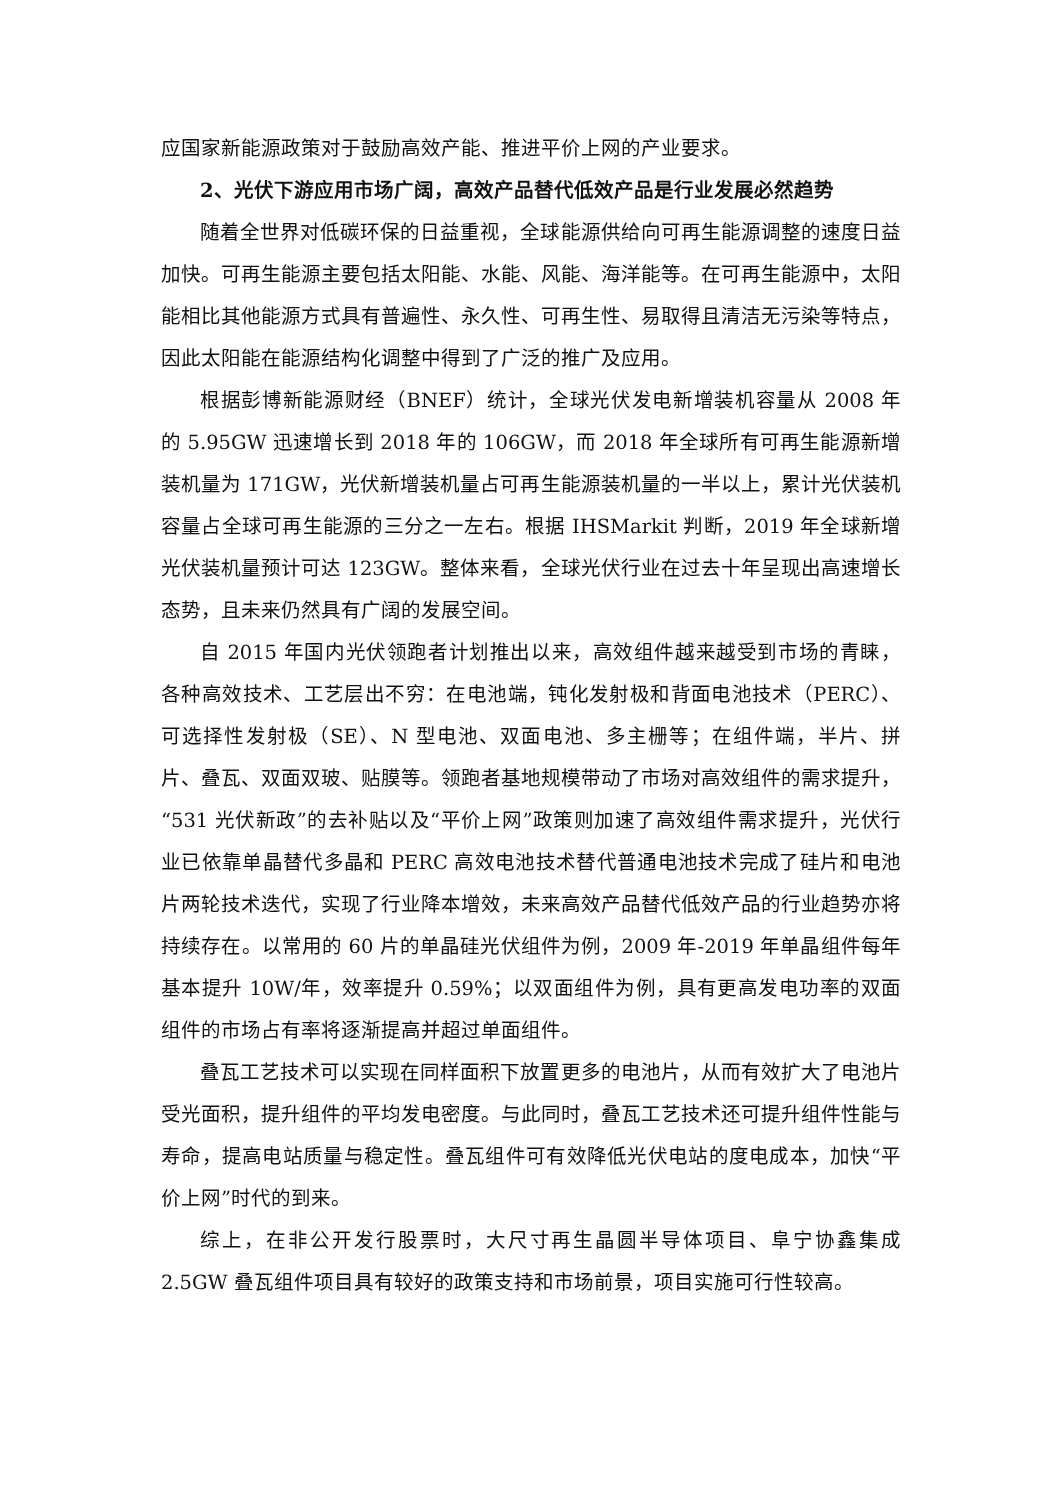应国家新能源政策对于鼓励高效产能、推进平价上网的产业要求。
2、光伏下游应用市场广阔，高效产品替代低效产品是行业发展必然趋势
随着全世界对低碳环保的日益重视，全球能源供给向可再生能源调整的速度日益加快。可再生能源主要包括太阳能、水能、风能、海洋能等。在可再生能源中，太阳能相比其他能源方式具有普遍性、永久性、可再生性、易取得且清洁无污染等特点，因此太阳能在能源结构化调整中得到了广泛的推广及应用。
根据彭博新能源财经（BNEF）统计，全球光伏发电新增装机容量从 2008 年的 5.95GW 迅速增长到 2018 年的 106GW，而 2018 年全球所有可再生能源新增装机量为 171GW，光伏新增装机量占可再生能源装机量的一半以上，累计光伏装机容量占全球可再生能源的三分之一左右。根据 IHSMarkit 判断，2019 年全球新增光伏装机量预计可达 123GW。整体来看，全球光伏行业在过去十年呈现出高速增长态势，且未来仍然具有广阔的发展空间。
自 2015 年国内光伏领跑者计划推出以来，高效组件越来越受到市场的青睐，各种高效技术、工艺层出不穷：在电池端，钝化发射极和背面电池技术（PERC）、可选择性发射极（SE）、N 型电池、双面电池、多主栅等；在组件端，半片、拼片、叠瓦、双面双玻、贴膜等。领跑者基地规模带动了市场对高效组件的需求提升，“531 光伏新政”的去补贴以及“平价上网”政策则加速了高效组件需求提升，光伏行业已依靠单晶替代多晶和 PERC 高效电池技术替代普通电池技术完成了硅片和电池片两轮技术迭代，实现了行业降本增效，未来高效产品替代低效产品的行业趋势亦将持续存在。以常用的 60 片的单晶硅光伏组件为例，2009 年-2019 年单晶组件每年基本提升 10W/年，效率提升 0.59%；以双面组件为例，具有更高发电功率的双面组件的市场占有率将逐渐提高并超过单面组件。
叠瓦工艺技术可以实现在同样面积下放置更多的电池片，从而有效扩大了电池片受光面积，提升组件的平均发电密度。与此同时，叠瓦工艺技术还可提升组件性能与寿命，提高电站质量与稳定性。叠瓦组件可有效降低光伏电站的度电成本，加快“平价上网”时代的到来。
综上，在非公开发行股票时，大尺寸再生晶圆半导体项目、阜宁协鑫集成 2.5GW 叠瓦组件项目具有较好的政策支持和市场前景，项目实施可行性较高。